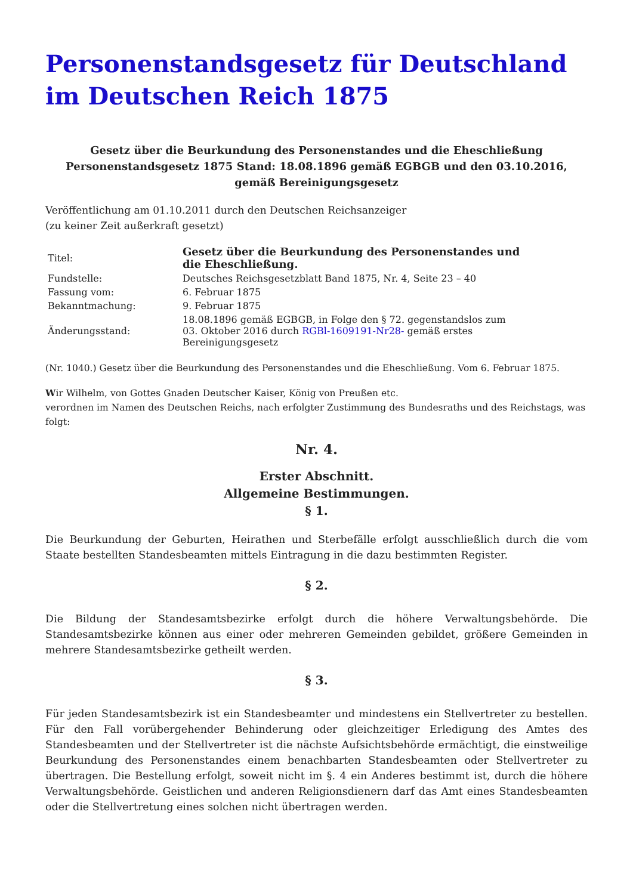Personenstandsgesetz für Deutschland im Deutschen Reich 1875
Gesetz über die Beurkundung des Personenstandes und die Eheschließung
Personenstandsgesetz 1875 Stand: 18.08.1896 gemäß EGBGB und den 03.10.2016, gemäß Bereinigungsgesetz
Veröffentlichung am 01.10.2011 durch den Deutschen Reichsanzeiger
(zu keiner Zeit außerkraft gesetzt)
| Titel: | Gesetz über die Beurkundung des Personenstandes und die Eheschließung. |
| Fundstelle: | Deutsches Reichsgesetzblatt Band 1875, Nr. 4, Seite 23 – 40 |
| Fassung vom: | 6. Februar 1875 |
| Bekanntmachung: | 9. Februar 1875 |
| Änderungsstand: | 18.08.1896 gemäß EGBGB, in Folge den § 72. gegenstandslos zum 03. Oktober 2016 durch RGBl-1609191-Nr28- gemäß erstes Bereinigungsgesetz |
(Nr. 1040.) Gesetz über die Beurkundung des Personenstandes und die Eheschließung. Vom 6. Februar 1875.
Wir Wilhelm, von Gottes Gnaden Deutscher Kaiser, König von Preußen etc.
verordnen im Namen des Deutschen Reichs, nach erfolgter Zustimmung des Bundesraths und des Reichstags, was folgt:
Nr. 4.
Erster Abschnitt.
Allgemeine Bestimmungen.
§ 1.
Die Beurkundung der Geburten, Heirathen und Sterbefälle erfolgt ausschließlich durch die vom Staate bestellten Standesbeamten mittels Eintragung in die dazu bestimmten Register.
§ 2.
Die Bildung der Standesamtsbezirke erfolgt durch die höhere Verwaltungsbehörde. Die Standesamtsbezirke können aus einer oder mehreren Gemeinden gebildet, größere Gemeinden in mehrere Standesamtsbezirke getheilt werden.
§ 3.
Für jeden Standesamtsbezirk ist ein Standesbeamter und mindestens ein Stellvertreter zu bestellen. Für den Fall vorübergehender Behinderung oder gleichzeitiger Erledigung des Amtes des Standesbeamten und der Stellvertreter ist die nächste Aufsichtsbehörde ermächtigt, die einstweilige Beurkundung des Personenstandes einem benachbarten Standesbeamten oder Stellvertreter zu übertragen. Die Bestellung erfolgt, soweit nicht im §. 4 ein Anderes bestimmt ist, durch die höhere Verwaltungsbehörde. Geistlichen und anderen Religionsdienern darf das Amt eines Standesbeamten oder die Stellvertretung eines solchen nicht übertragen werden.